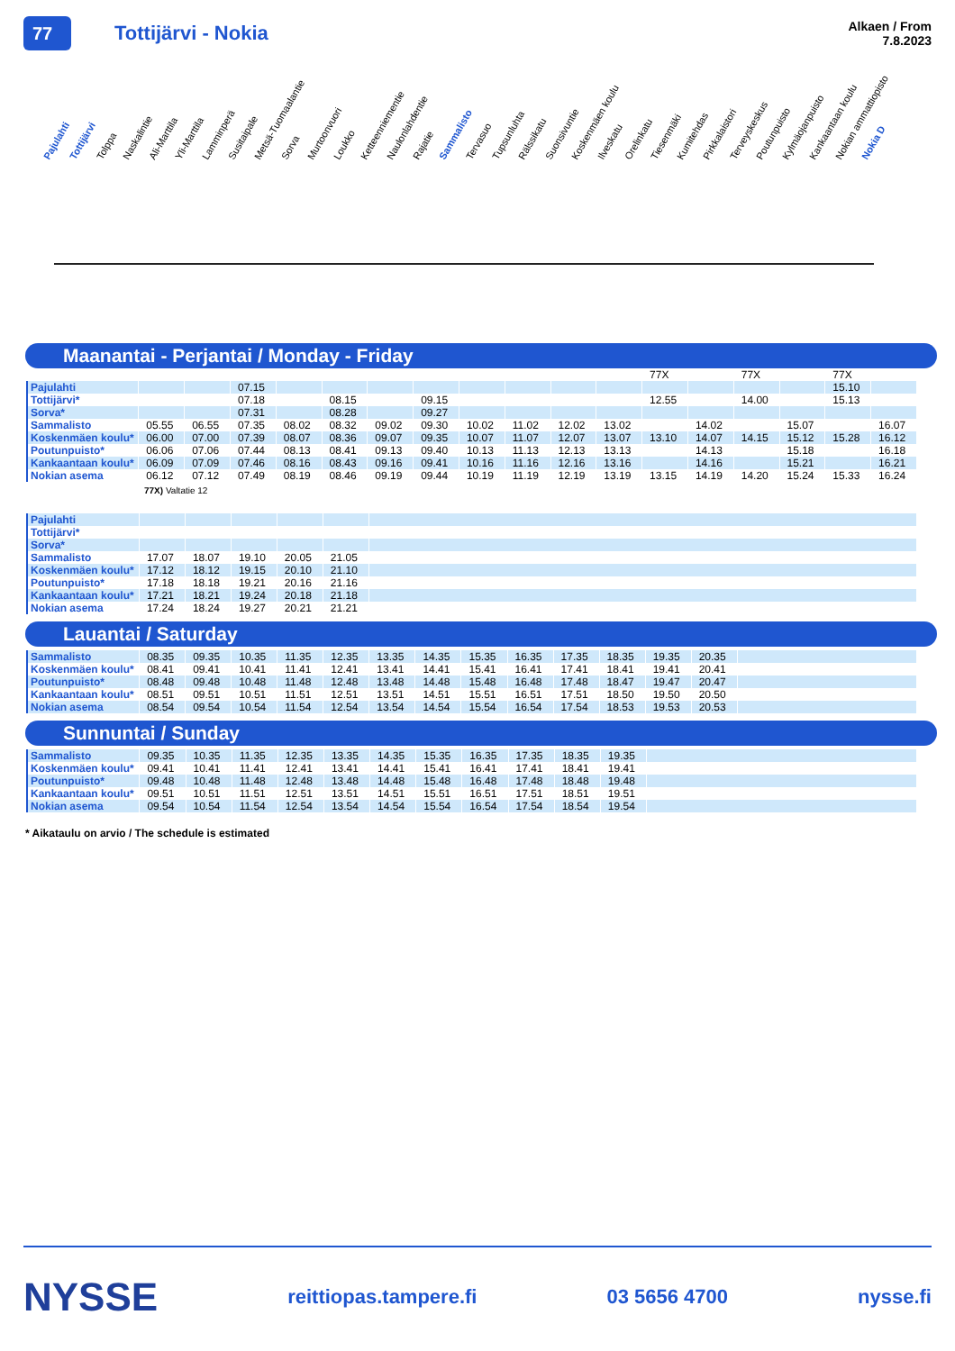77
Tottijärvi - Nokia
Alkaen / From
7.8.2023
Pajulahti Tottijärvi Tolppa Naskalintie Ali-Marttila Yli-Marttila Lamminperä Susitaipale Metsä-Tuomaalantie Sorva Murtoonvuori Loukko Ketteenniementie Naulonlahdentie Rajatie Sammalisto Tervasuo Tupsunluhta Rälssikatu Suonsivuntie Koskenmäen koulu Ilveskatu Orelinkatu Tiesenmäki Kumitehdas Pirkkalaistori Terveyskeskus Poutunpuisto Kylmäojanpuisto Kankaantaan koulu Nokian ammattiopisto Nokia D
Maanantai - Perjantai / Monday - Friday
| | | | | | | | | | | | | 77X | | 77X | | 77X | |
| Pajulahti | | | 07.15 | | | | | | | | | | | | | 15.10 | |
| Tottijärvi* | | | 07.18 | | 08.15 | | 09.15 | | | | | 12.55 | | 14.00 | | 15.13 | |
| Sorva* | | | 07.31 | | 08.28 | | 09.27 | | | | | | | | | | |
| Sammalisto | 05.55 | 06.55 | 07.35 | 08.02 | 08.32 | 09.02 | 09.30 | 10.02 | 11.02 | 12.02 | 13.02 | | 14.02 | | 15.07 | | 16.07 |
| Koskenmäen koulu* | 06.00 | 07.00 | 07.39 | 08.07 | 08.36 | 09.07 | 09.35 | 10.07 | 11.07 | 12.07 | 13.07 | 13.10 | 14.07 | 14.15 | 15.12 | 15.28 | 16.12 |
| Poutunpuisto* | 06.06 | 07.06 | 07.44 | 08.13 | 08.41 | 09.13 | 09.40 | 10.13 | 11.13 | 12.13 | 13.13 | | 14.13 | | 15.18 | | 16.18 |
| Kankaantaan koulu* | 06.09 | 07.09 | 07.46 | 08.16 | 08.43 | 09.16 | 09.41 | 10.16 | 11.16 | 12.16 | 13.16 | | 14.16 | | 15.21 | | 16.21 |
| Nokian asema | 06.12 | 07.12 | 07.49 | 08.19 | 08.46 | 09.19 | 09.44 | 10.19 | 11.19 | 12.19 | 13.19 | 13.15 | 14.19 | 14.20 | 15.24 | 15.33 | 16.24 |
77X) Valtatie 12
| Pajulahti | | | | | | |
| Tottijärvi* | | | | | | |
| Sorva* | | | | | | |
| Sammalisto | 17.07 | 18.07 | 19.10 | 20.05 | 21.05 | |
| Koskenmäen koulu* | 17.12 | 18.12 | 19.15 | 20.10 | 21.10 | |
| Poutunpuisto* | 17.18 | 18.18 | 19.21 | 20.16 | 21.16 | |
| Kankaantaan koulu* | 17.21 | 18.21 | 19.24 | 20.18 | 21.18 | |
| Nokian asema | 17.24 | 18.24 | 19.27 | 20.21 | 21.21 | |
Lauantai / Saturday
| Sammalisto | 08.35 | 09.35 | 10.35 | 11.35 | 12.35 | 13.35 | 14.35 | 15.35 | 16.35 | 17.35 | 18.35 | 19.35 | 20.35 | |
| Koskenmäen koulu* | 08.41 | 09.41 | 10.41 | 11.41 | 12.41 | 13.41 | 14.41 | 15.41 | 16.41 | 17.41 | 18.41 | 19.41 | 20.41 | |
| Poutunpuisto* | 08.48 | 09.48 | 10.48 | 11.48 | 12.48 | 13.48 | 14.48 | 15.48 | 16.48 | 17.48 | 18.47 | 19.47 | 20.47 | |
| Kankaantaan koulu* | 08.51 | 09.51 | 10.51 | 11.51 | 12.51 | 13.51 | 14.51 | 15.51 | 16.51 | 17.51 | 18.50 | 19.50 | 20.50 | |
| Nokian asema | 08.54 | 09.54 | 10.54 | 11.54 | 12.54 | 13.54 | 14.54 | 15.54 | 16.54 | 17.54 | 18.53 | 19.53 | 20.53 | |
Sunnuntai / Sunday
| Sammalisto | 09.35 | 10.35 | 11.35 | 12.35 | 13.35 | 14.35 | 15.35 | 16.35 | 17.35 | 18.35 | 19.35 | |
| Koskenmäen koulu* | 09.41 | 10.41 | 11.41 | 12.41 | 13.41 | 14.41 | 15.41 | 16.41 | 17.41 | 18.41 | 19.41 | |
| Poutunpuisto* | 09.48 | 10.48 | 11.48 | 12.48 | 13.48 | 14.48 | 15.48 | 16.48 | 17.48 | 18.48 | 19.48 | |
| Kankaantaan koulu* | 09.51 | 10.51 | 11.51 | 12.51 | 13.51 | 14.51 | 15.51 | 16.51 | 17.51 | 18.51 | 19.51 | |
| Nokian asema | 09.54 | 10.54 | 11.54 | 12.54 | 13.54 | 14.54 | 15.54 | 16.54 | 17.54 | 18.54 | 19.54 | |
* Aikataulu on arvio / The schedule is estimated
NYSSE reittiopas.tampere.fi 03 5656 4700 nysse.fi